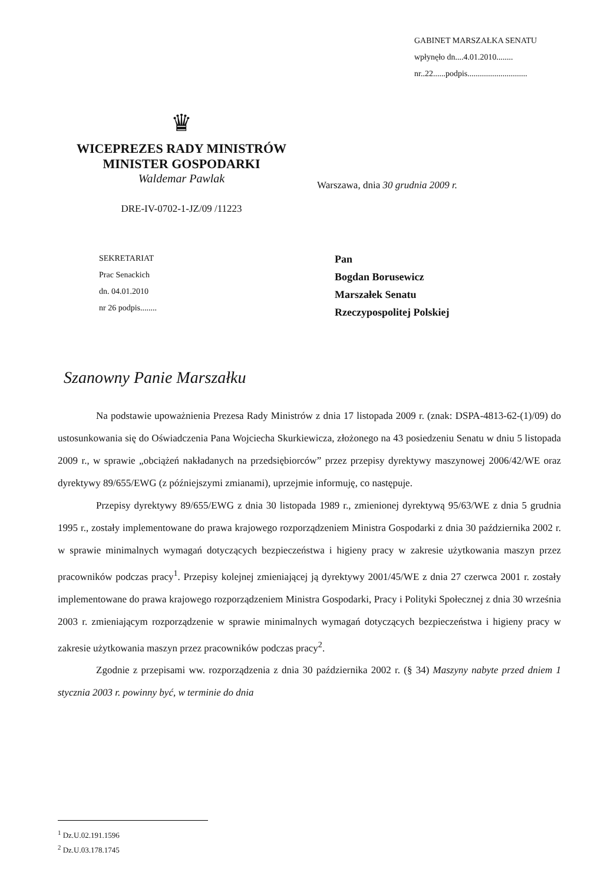GABINET MARSZAŁKA SENATU
wpłynęło dn....4.01.2010........
nr..22......podpis.............................
♛
WICEPREZES RADY MINISTRÓW
MINISTER GOSPODARKI
Waldemar Pawlak
DRE-IV-0702-1-JZ/09 /11223
Warszawa, dnia 30 grudnia 2009 r.
SEKRETARIAT
Prac Senackich
dn. 04.01.2010
nr 26 podpis........
Pan
Bogdan Borusewicz
Marszałek Senatu
Rzeczypospolitej Polskiej
Szanowny Panie Marszałku
Na podstawie upoważnienia Prezesa Rady Ministrów z dnia 17 listopada 2009 r. (znak: DSPA-4813-62-(1)/09) do ustosunkowania się do Oświadczenia Pana Wojciecha Skurkiewicza, złożonego na 43 posiedzeniu Senatu w dniu 5 listopada 2009 r., w sprawie „obciążeń nakładanych na przedsiębiorców” przez przepisy dyrektywy maszynowej 2006/42/WE oraz dyrektywy 89/655/EWG (z późniejszymi zmianami), uprzejmie informuję, co następuje.
Przepisy dyrektywy 89/655/EWG z dnia 30 listopada 1989 r., zmienionej dyrektywą 95/63/WE z dnia 5 grudnia 1995 r., zostały implementowane do prawa krajowego rozporządzeniem Ministra Gospodarki z dnia 30 października 2002 r. w sprawie minimalnych wymagań dotyczących bezpieczeństwa i higieny pracy w zakresie użytkowania maszyn przez pracowników podczas pracy<sup>1</sup>. Przepisy kolejnej zmieniającej ją dyrektywy 2001/45/WE z dnia 27 czerwca 2001 r. zostały implementowane do prawa krajowego rozporządzeniem Ministra Gospodarki, Pracy i Polityki Społecznej z dnia 30 września 2003 r. zmieniającym rozporządzenie w sprawie minimalnych wymagań dotyczących bezpieczeństwa i higieny pracy w zakresie użytkowania maszyn przez pracowników podczas pracy<sup>2</sup>.
Zgodnie z przepisami ww. rozporządzenia z dnia 30 października 2002 r. (§ 34) Maszyny nabyte przed dniem 1 stycznia 2003 r. powinny być, w terminie do dnia
<sup>1</sup> Dz.U.02.191.1596
<sup>2</sup> Dz.U.03.178.1745